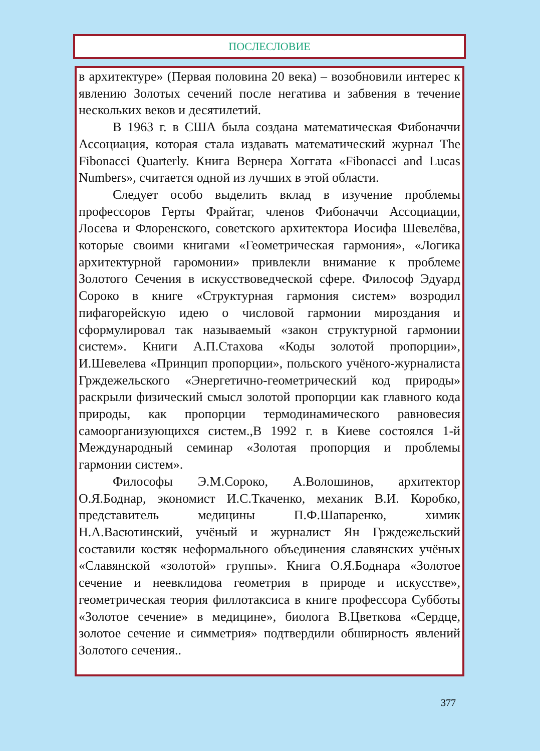ПОСЛЕСЛОВИЕ
в архитектуре» (Первая половина 20 века) – возобновили интерес к явлению Золотых сечений после негатива и забвения в течение нескольких веков и десятилетий.
В 1963 г. в США была создана математическая Фибоначчи Ассоциация, которая стала издавать математический журнал The Fibonacci Quarterly. Книга Вернера Хоггата «Fibonacci and Lucas Numbers», считается одной из лучших в этой области.
Следует особо выделить вклад в изучение проблемы профессоров Герты Фрайтаг, членов Фибоначчи Ассоциации, Лосева и Флоренского, советского архитектора Иосифа Шевелёва, которые своими книгами «Геометрическая гармония», «Логика архитектурной гаромонии» привлекли внимание к проблеме Золотого Сечения в искусствоведческой сфере. Философ Эдуард Сороко в книге «Структурная гармония систем» возродил пифагорейскую идею о числовой гармонии мироздания и сформулировал так называемый «закон структурной гармонии систем». Книги А.П.Стахова «Коды золотой пропорции», И.Шевелева «Принцип пропорции», польского учёного-журналиста Грждежельского «Энергетично-геометрический код природы» раскрыли физический смысл золотой пропорции как главного кода природы, как пропорции термодинамического равновесия самоорганизующихся систем.,В 1992 г. в Киеве состоялся 1-й Международный семинар «Золотая пропорция и проблемы гармонии систем».
Философы Э.М.Сороко, А.Волошинов, архитектор О.Я.Боднар, экономист И.С.Ткаченко, механик В.И. Коробко, представитель медицины П.Ф.Шапаренко, химик Н.А.Васютинский, учёный и журналист Ян Грждежельский составили костяк неформального объединения славянских учёных «Славянской «золотой» группы». Книга О.Я.Боднара «Золотое сечение и неевклидова геометрия в природе и искусстве», геометрическая теория филлотаксиса в книге профессора Субботы «Золотое сечение» в медицине», биолога В.Цветкова «Сердце, золотое сечение и симметрия» подтвердили обширность явлений Золотого сечения..
377